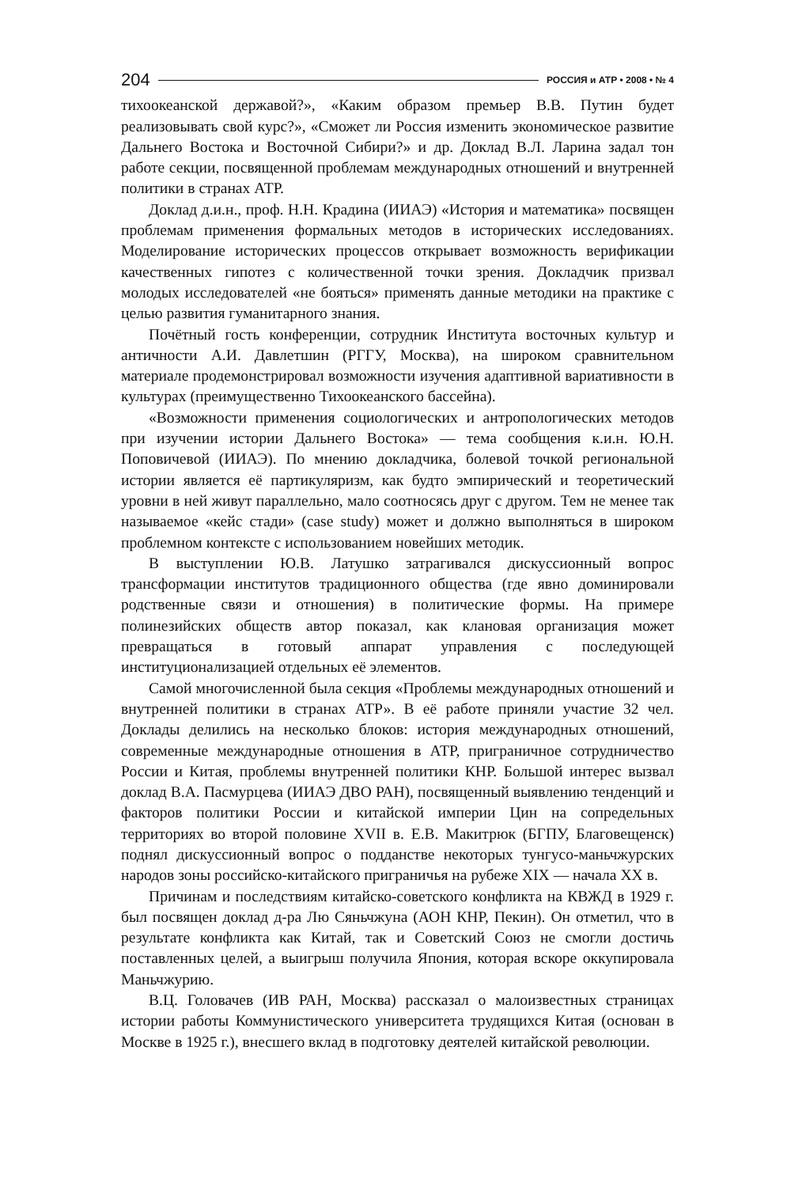204 РОССИЯ и АТР • 2008 • № 4
тихоокеанской державой?», «Каким образом премьер В.В. Путин будет реализовывать свой курс?», «Сможет ли Россия изменить экономическое развитие Дальнего Востока и Восточной Сибири?» и др. Доклад В.Л. Ларина задал тон работе секции, посвященной проблемам международных отношений и внутренней политики в странах АТР.
Доклад д.и.н., проф. Н.Н. Крадина (ИИАЭ) «История и математика» посвящен проблемам применения формальных методов в исторических исследованиях. Моделирование исторических процессов открывает возможность верификации качественных гипотез с количественной точки зрения. Докладчик призвал молодых исследователей «не бояться» применять данные методики на практике с целью развития гуманитарного знания.
Почётный гость конференции, сотрудник Института восточных культур и античности А.И. Давлетшин (РГГУ, Москва), на широком сравнительном материале продемонстрировал возможности изучения адаптивной вариативности в культурах (преимущественно Тихоокеанского бассейна).
«Возможности применения социологических и антропологических методов при изучении истории Дальнего Востока» — тема сообщения к.и.н. Ю.Н. Поповичевой (ИИАЭ). По мнению докладчика, болевой точкой региональной истории является её партикуляризм, как будто эмпирический и теоретический уровни в ней живут параллельно, мало соотносясь друг с другом. Тем не менее так называемое «кейс стади» (case study) может и должно выполняться в широком проблемном контексте с использованием новейших методик.
В выступлении Ю.В. Латушко затрагивался дискуссионный вопрос трансформации институтов традиционного общества (где явно доминировали родственные связи и отношения) в политические формы. На примере полинезийских обществ автор показал, как клановая организация может превращаться в готовый аппарат управления с последующей институционализацией отдельных её элементов.
Самой многочисленной была секция «Проблемы международных отношений и внутренней политики в странах АТР». В её работе приняли участие 32 чел. Доклады делились на несколько блоков: история международных отношений, современные международные отношения в АТР, приграничное сотрудничество России и Китая, проблемы внутренней политики КНР. Большой интерес вызвал доклад В.А. Пасмурцева (ИИАЭ ДВО РАН), посвященный выявлению тенденций и факторов политики России и китайской империи Цин на сопредельных территориях во второй половине XVII в. Е.В. Макитрюк (БГПУ, Благовещенск) поднял дискуссионный вопрос о подданстве некоторых тунгусо-маньчжурских народов зоны российско-китайского приграничья на рубеже XIX — начала XX в.
Причинам и последствиям китайско-советского конфликта на КВЖД в 1929 г. был посвящен доклад д-ра Лю Сяньчжуна (АОН КНР, Пекин). Он отметил, что в результате конфликта как Китай, так и Советский Союз не смогли достичь поставленных целей, а выигрыш получила Япония, которая вскоре оккупировала Маньчжурию.
В.Ц. Головачев (ИВ РАН, Москва) рассказал о малоизвестных страницах истории работы Коммунистического университета трудящихся Китая (основан в Москве в 1925 г.), внесшего вклад в подготовку деятелей китайской революции.